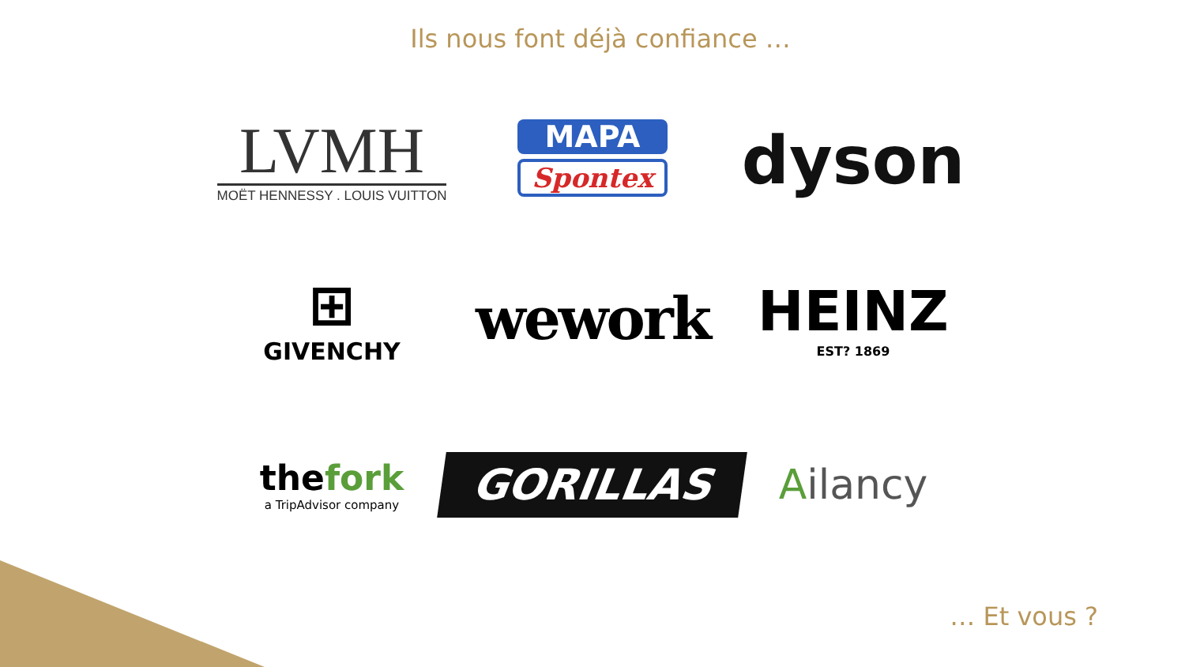Ils nous font déjà confiance …
LVMH
MOËT HENNESSY . LOUIS VUITTON
MAPA
Spontex
dyson
⊞
GIVENCHY
wework
HEINZ
EST? 1869
thefork
a TripAdvisor company
GORILLAS
Ailancy
… Et vous ?